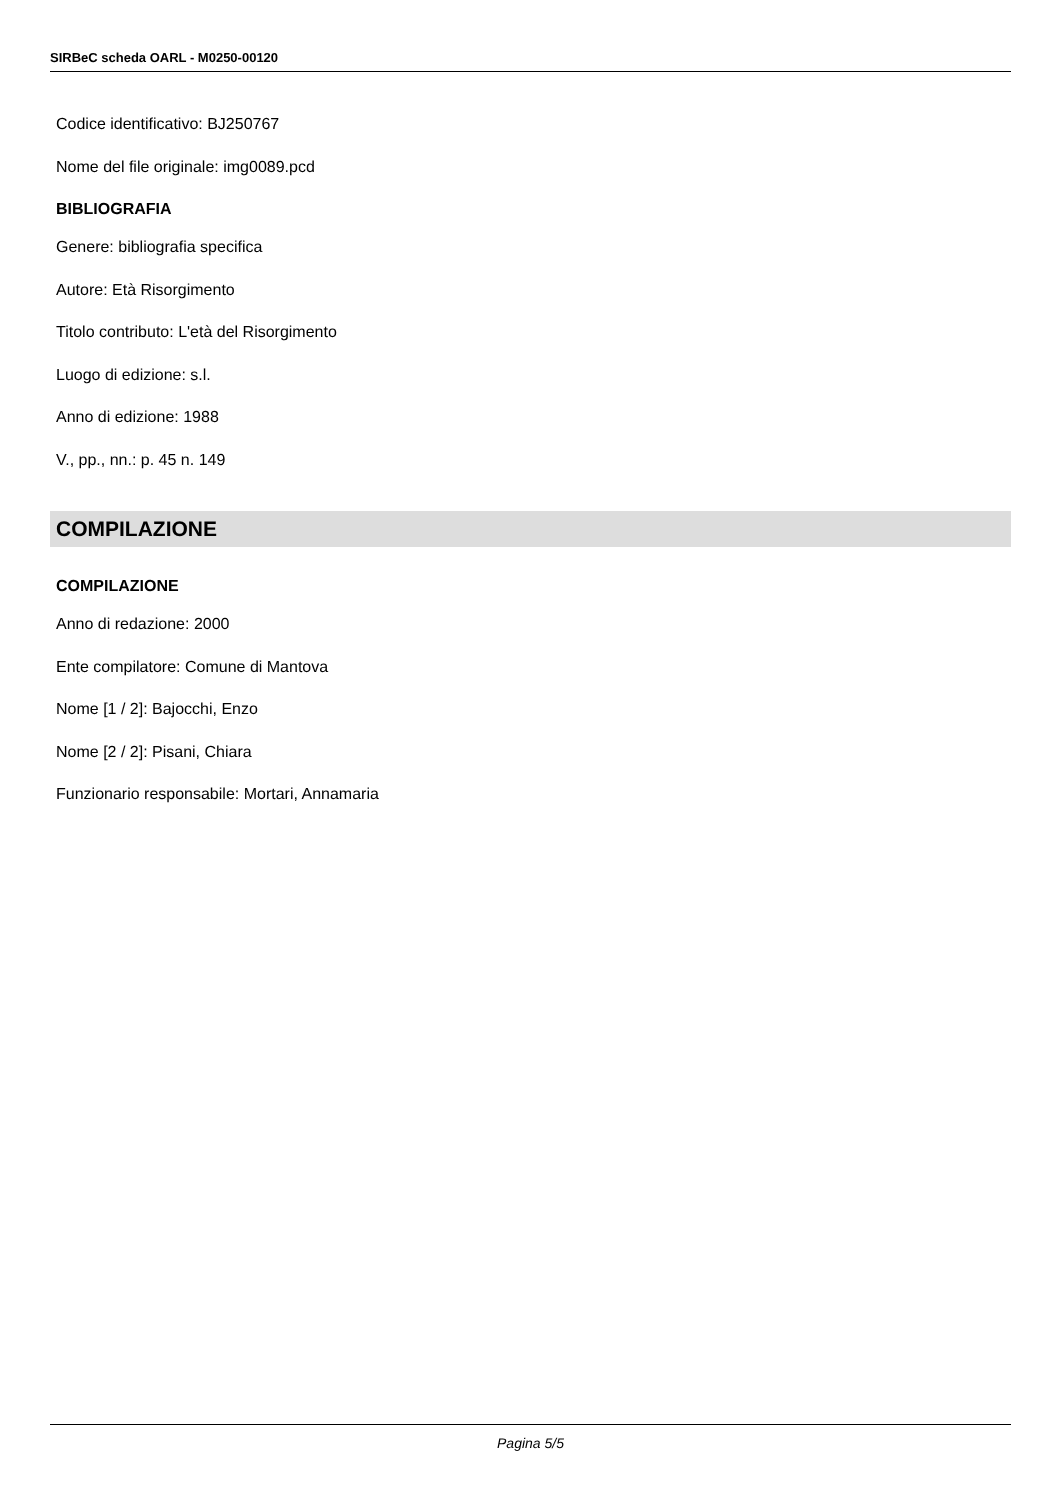SIRBeC scheda OARL - M0250-00120
Codice identificativo: BJ250767
Nome del file originale: img0089.pcd
BIBLIOGRAFIA
Genere: bibliografia specifica
Autore: Età Risorgimento
Titolo contributo: L'età del Risorgimento
Luogo di edizione: s.l.
Anno di edizione: 1988
V., pp., nn.: p. 45 n. 149
COMPILAZIONE
COMPILAZIONE
Anno di redazione: 2000
Ente compilatore: Comune di Mantova
Nome [1 / 2]: Bajocchi, Enzo
Nome [2 / 2]: Pisani, Chiara
Funzionario responsabile: Mortari, Annamaria
Pagina 5/5